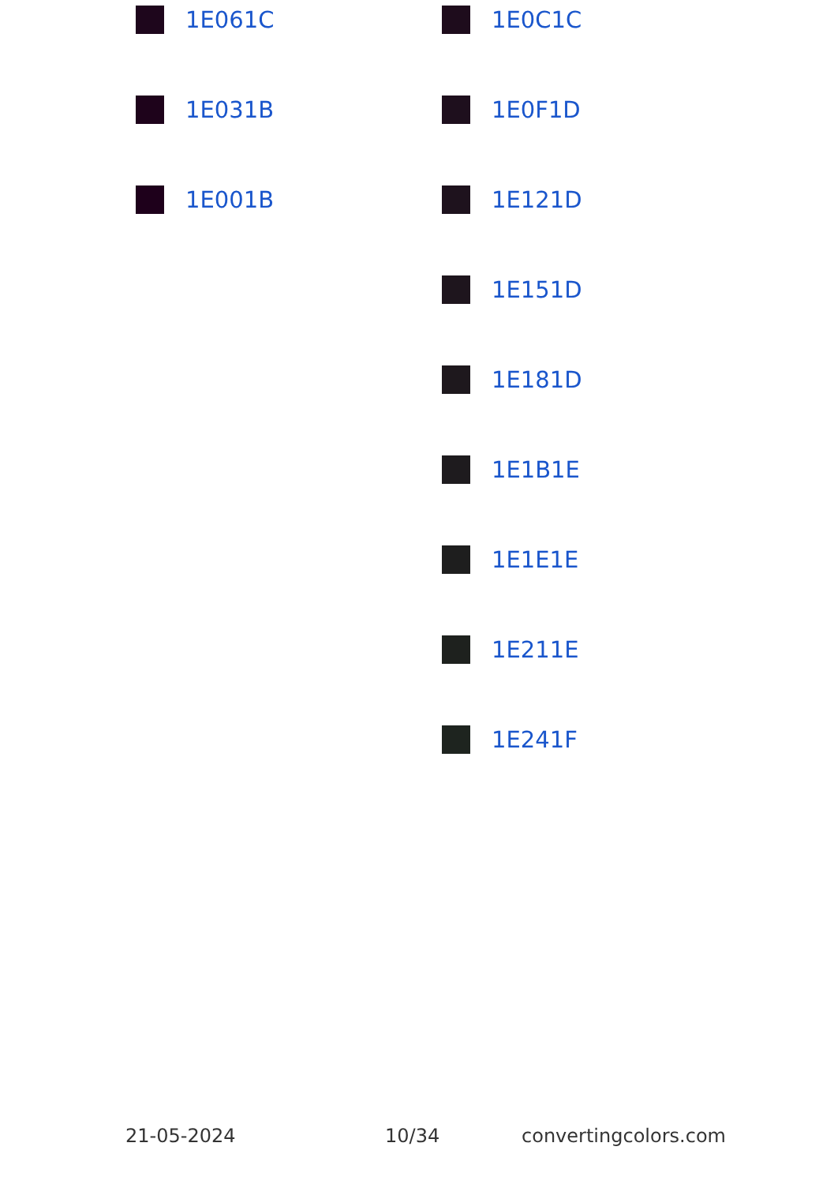1E061C
1E031B
1E001B
1E0C1C
1E0F1D
1E121D
1E151D
1E181D
1E1B1E
1E1E1E
1E211E
1E241F
21-05-2024 10/34 convertingcolors.com